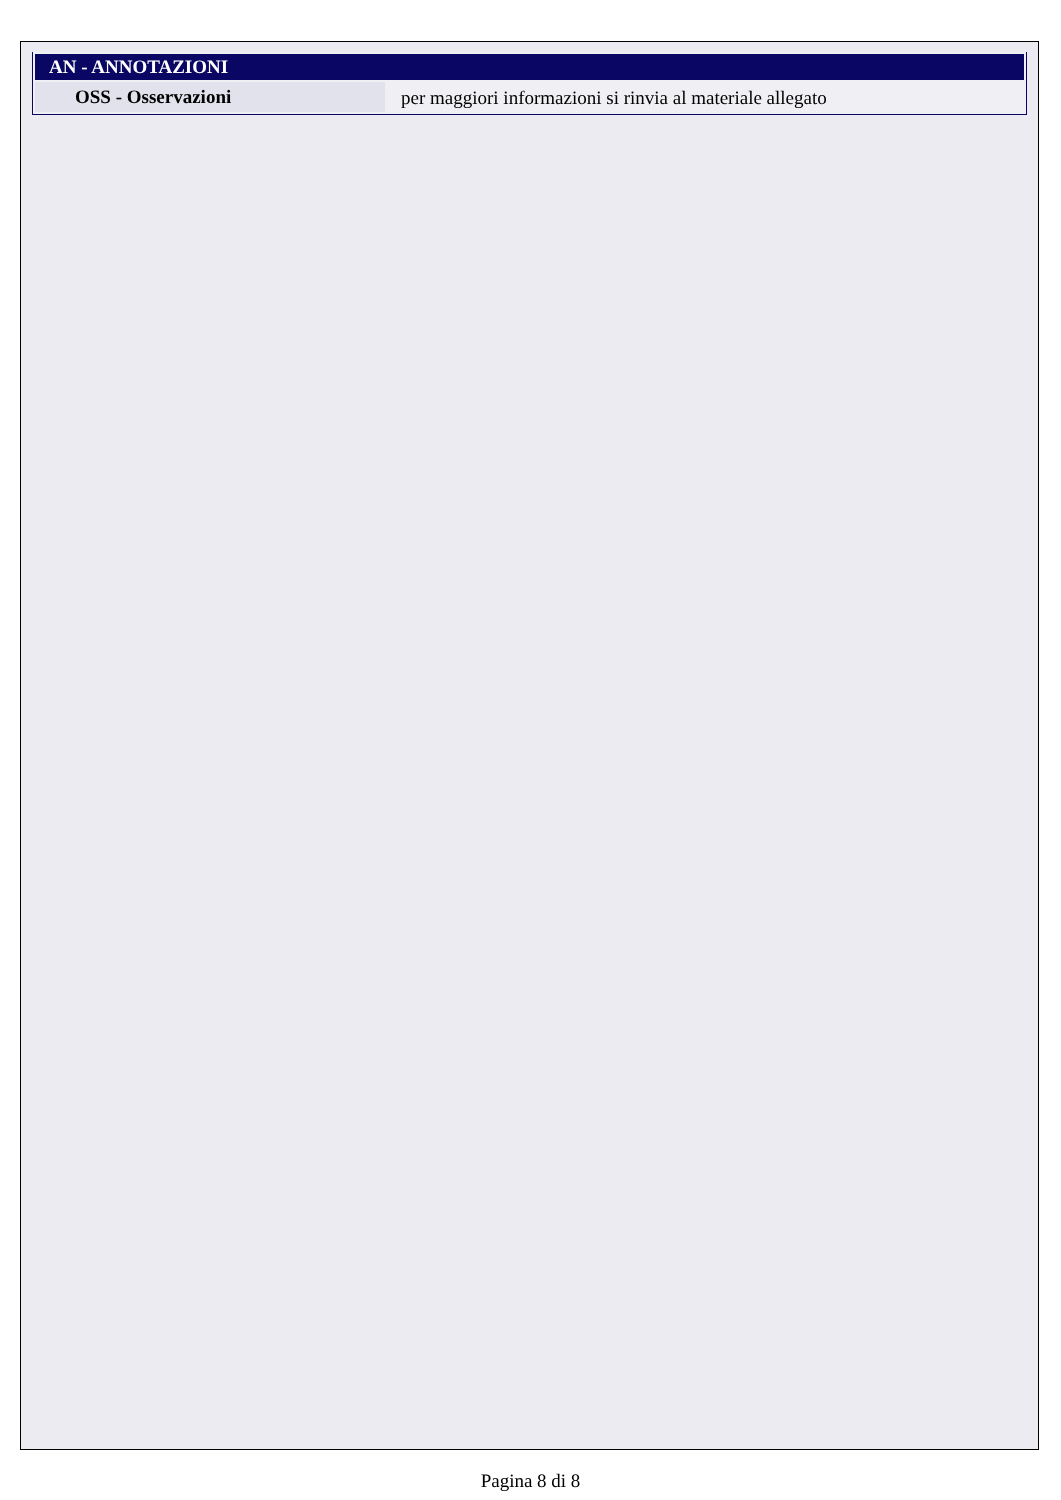| AN - ANNOTAZIONI | |
| --- | --- |
| OSS - Osservazioni | per maggiori informazioni si rinvia al materiale allegato |
Pagina 8 di 8